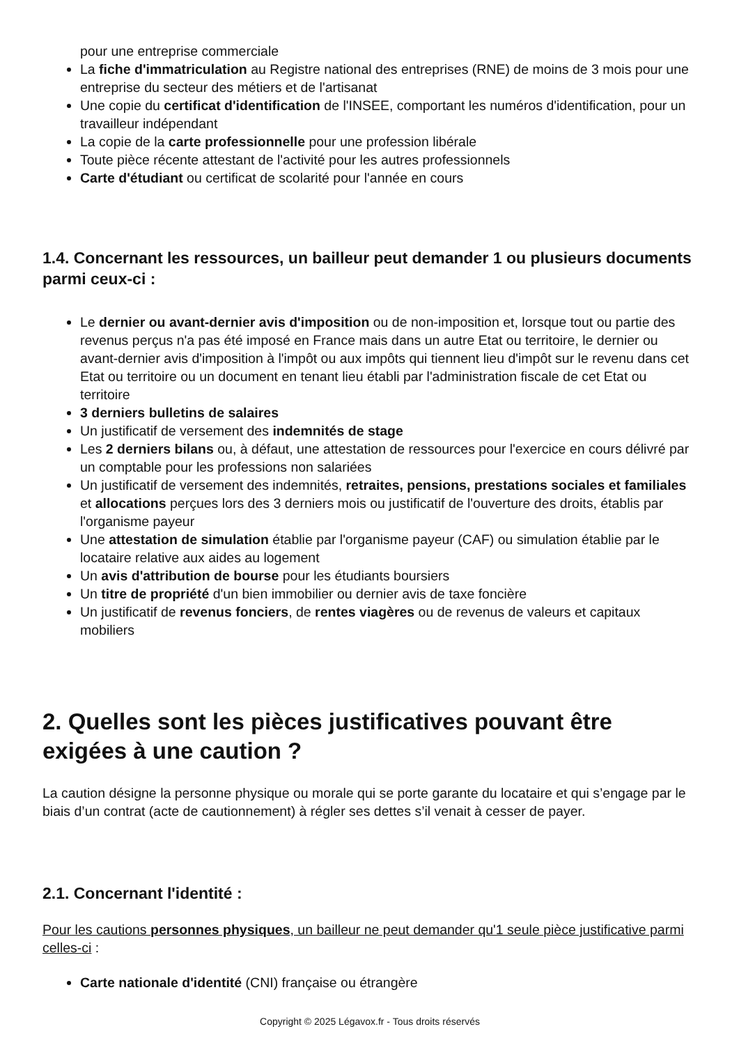pour une entreprise commerciale
La fiche d'immatriculation au Registre national des entreprises (RNE) de moins de 3 mois pour une entreprise du secteur des métiers et de l'artisanat
Une copie du certificat d'identification de l'INSEE, comportant les numéros d'identification, pour un travailleur indépendant
La copie de la carte professionnelle pour une profession libérale
Toute pièce récente attestant de l'activité pour les autres professionnels
Carte d'étudiant ou certificat de scolarité pour l'année en cours
1.4. Concernant les ressources, un bailleur peut demander 1 ou plusieurs documents parmi ceux-ci :
Le dernier ou avant-dernier avis d'imposition ou de non-imposition et, lorsque tout ou partie des revenus perçus n'a pas été imposé en France mais dans un autre Etat ou territoire, le dernier ou avant-dernier avis d'imposition à l'impôt ou aux impôts qui tiennent lieu d'impôt sur le revenu dans cet Etat ou territoire ou un document en tenant lieu établi par l'administration fiscale de cet Etat ou territoire
3 derniers bulletins de salaires
Un justificatif de versement des indemnités de stage
Les 2 derniers bilans ou, à défaut, une attestation de ressources pour l'exercice en cours délivré par un comptable pour les professions non salariées
Un justificatif de versement des indemnités, retraites, pensions, prestations sociales et familiales et allocations perçues lors des 3 derniers mois ou justificatif de l'ouverture des droits, établis par l'organisme payeur
Une attestation de simulation établie par l'organisme payeur (CAF) ou simulation établie par le locataire relative aux aides au logement
Un avis d'attribution de bourse pour les étudiants boursiers
Un titre de propriété d'un bien immobilier ou dernier avis de taxe foncière
Un justificatif de revenus fonciers, de rentes viagères ou de revenus de valeurs et capitaux mobiliers
2. Quelles sont les pièces justificatives pouvant être exigées à une caution ?
La caution désigne la personne physique ou morale qui se porte garante du locataire et qui s’engage par le biais d’un contrat (acte de cautionnement) à régler ses dettes s’il venait à cesser de payer.
2.1. Concernant l'identité :
Pour les cautions personnes physiques, un bailleur ne peut demander qu'1 seule pièce justificative parmi celles-ci :
Carte nationale d'identité (CNI) française ou étrangère
Copyright © 2025 Légavox.fr - Tous droits réservés